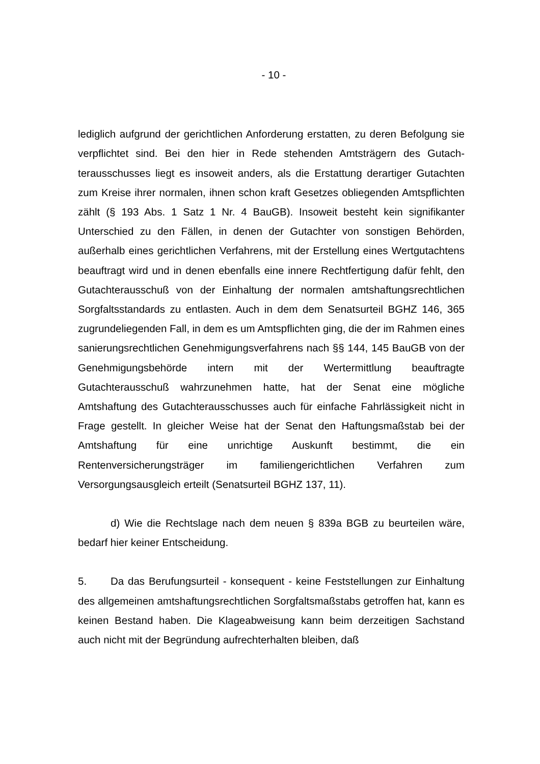- 10 -
lediglich aufgrund der gerichtlichen Anforderung erstatten, zu deren Befolgung sie verpflichtet sind. Bei den hier in Rede stehenden Amtsträgern des Gutach­terausschusses liegt es insoweit anders, als die Erstattung derartiger Gutach­ten zum Kreise ihrer normalen, ihnen schon kraft Gesetzes obliegenden Amts­pflichten zählt (§ 193 Abs. 1 Satz 1 Nr. 4 BauGB). Insoweit besteht kein signifi­kanter Unterschied zu den Fällen, in denen der Gutachter von sonstigen Be­hörden, außerhalb eines gerichtlichen Verfahrens, mit der Erstellung eines Wertgutachtens beauftragt wird und in denen ebenfalls eine innere Rechtferti­gung dafür fehlt, den Gutachterausschuß von der Einhaltung der normalen amtshaftungsrechtlichen Sorgfaltsstandards zu entlasten. Auch in dem dem Senatsurteil BGHZ 146, 365 zugrundeliegenden Fall, in dem es um Amts­pflichten ging, die der im Rahmen eines sanierungsrechtlichen Genehmigungs­verfahrens nach §§ 144, 145 BauGB von der Genehmigungsbehörde intern mit der Wertermittlung beauftragte Gutachterausschuß wahrzunehmen hatte, hat der Senat eine mögliche Amtshaftung des Gutachterausschusses auch für einfache Fahrlässigkeit nicht in Frage gestellt. In gleicher Weise hat der Senat den Haftungsmaßstab bei der Amtshaftung für eine unrichtige Auskunft be­stimmt, die ein Rentenversicherungsträger im familiengerichtlichen Verfahren zum Versorgungsausgleich erteilt (Senatsurteil BGHZ 137, 11).
d) Wie die Rechtslage nach dem neuen § 839a BGB zu beurteilen wäre, bedarf hier keiner Entscheidung.
5. Da das Berufungsurteil - konsequent - keine Feststellungen zur Einhal­tung des allgemeinen amtshaftungsrechtlichen Sorgfaltsmaßstabs getroffen hat, kann es keinen Bestand haben. Die Klageabweisung kann beim derzeiti­gen Sachstand auch nicht mit der Begründung aufrechterhalten bleiben, daß